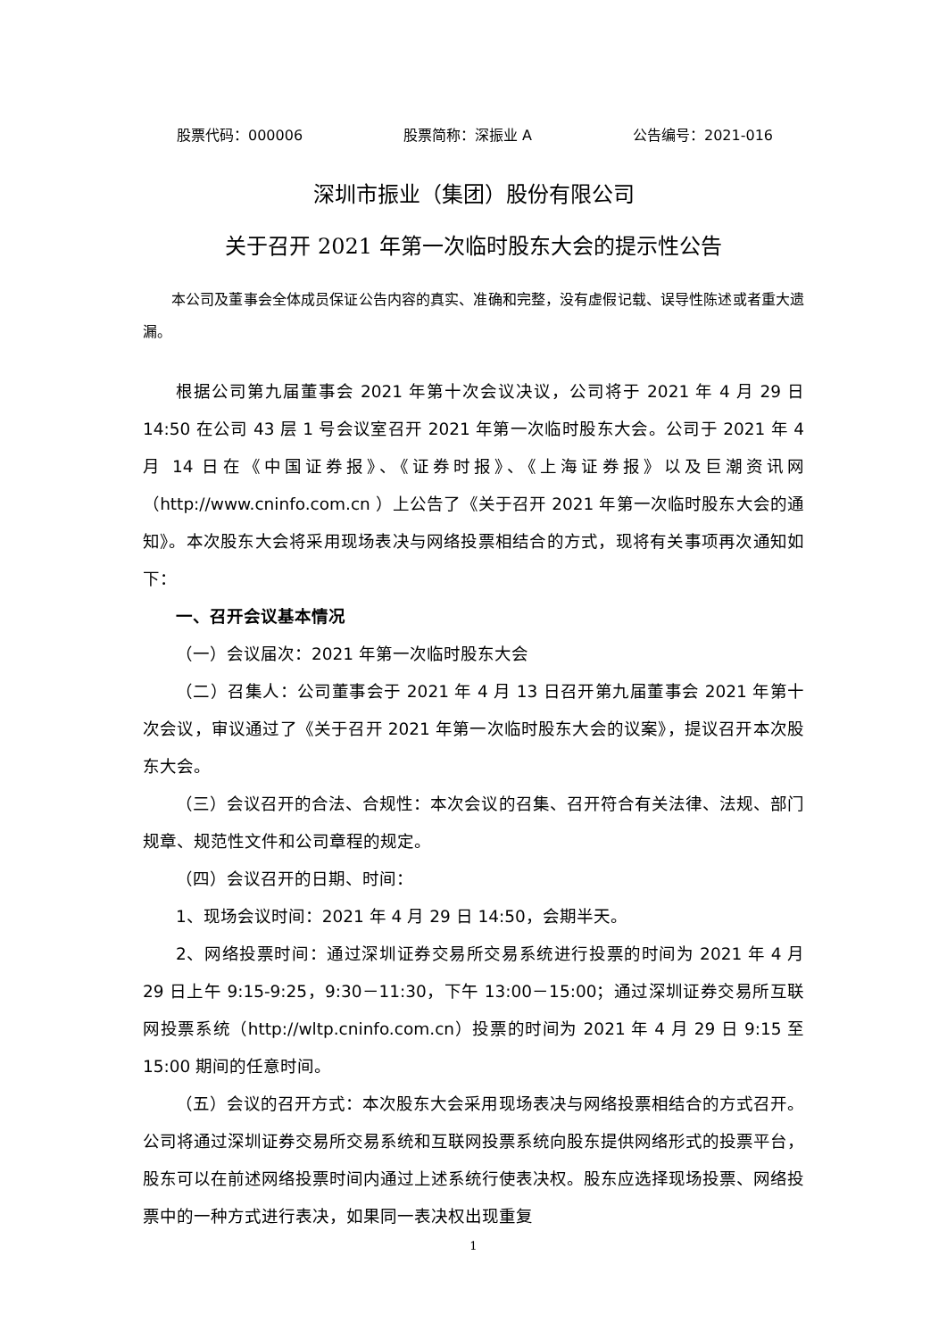股票代码：000006 股票简称：深振业 A 公告编号：2021-016
深圳市振业（集团）股份有限公司
关于召开 2021 年第一次临时股东大会的提示性公告
本公司及董事会全体成员保证公告内容的真实、准确和完整，没有虚假记载、误导性陈述或者重大遗漏。
根据公司第九届董事会 2021 年第十次会议决议，公司将于 2021 年 4 月 29 日 14:50 在公司 43 层 1 号会议室召开 2021 年第一次临时股东大会。公司于 2021 年 4 月 14 日在《中国证券报》、《证券时报》、《上海证券报》以及巨潮资讯网（http://www.cninfo.com.cn ）上公告了《关于召开 2021 年第一次临时股东大会的通知》。本次股东大会将采用现场表决与网络投票相结合的方式，现将有关事项再次通知如下：
一、召开会议基本情况
（一）会议届次：2021 年第一次临时股东大会
（二）召集人：公司董事会于 2021 年 4 月 13 日召开第九届董事会 2021 年第十次会议，审议通过了《关于召开 2021 年第一次临时股东大会的议案》，提议召开本次股东大会。
（三）会议召开的合法、合规性：本次会议的召集、召开符合有关法律、法规、部门规章、规范性文件和公司章程的规定。
（四）会议召开的日期、时间：
1、现场会议时间：2021 年 4 月 29 日 14:50，会期半天。
2、网络投票时间：通过深圳证券交易所交易系统进行投票的时间为 2021 年 4 月 29 日上午 9:15-9:25，9:30－11:30，下午 13:00－15:00；通过深圳证券交易所互联网投票系统（http://wltp.cninfo.com.cn）投票的时间为 2021 年 4 月 29 日 9:15 至 15:00 期间的任意时间。
（五）会议的召开方式：本次股东大会采用现场表决与网络投票相结合的方式召开。公司将通过深圳证券交易所交易系统和互联网投票系统向股东提供网络形式的投票平台，股东可以在前述网络投票时间内通过上述系统行使表决权。股东应选择现场投票、网络投票中的一种方式进行表决，如果同一表决权出现重复
1